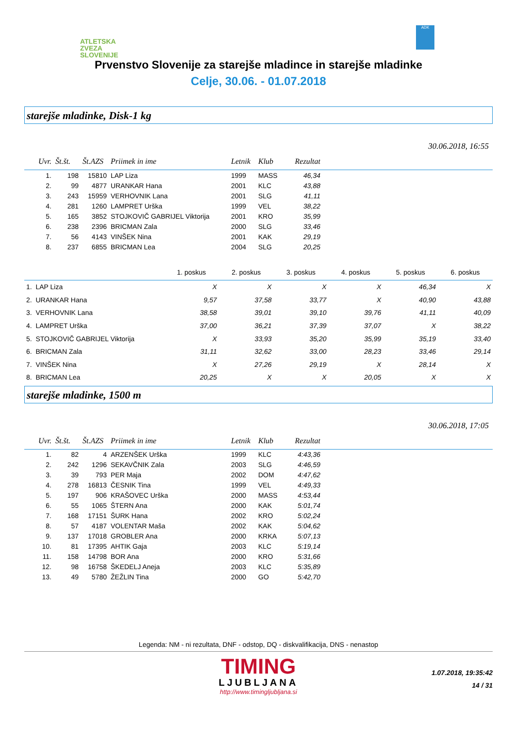ATLETSKA
ZVEZA
SLOVENIJE
ADK
Prvenstvo Slovenije za starejše mladince in starejše mladinke
Celje, 30.06. - 01.07.2018
starejše mladinke, Disk-1 kg
30.06.2018, 16:55
| Uvr. | Št.št. | Št.AZS | Priimek in ime | Letnik | Klub | Rezultat | |
| --- | --- | --- | --- | --- | --- | --- | --- |
| 1. | 198 | 15810 | LAP Liza | 1999 | MASS | 46,34 | |
| 2. | 99 | 4877 | URANKAR Hana | 2001 | KLC | 43,88 | |
| 3. | 243 | 15959 | VERHOVNIK Lana | 2001 | SLG | 41,11 | |
| 4. | 281 | 1260 | LAMPRET Urška | 1999 | VEL | 38,22 | |
| 5. | 165 | 3852 | STOJKOVIČ GABRIJEL Viktorija | 2001 | KRO | 35,99 | |
| 6. | 238 | 2396 | BRICMAN Zala | 2000 | SLG | 33,46 | |
| 7. | 56 | 4143 | VINŠEK Nina | 2001 | KAK | 29,19 | |
| 8. | 237 | 6855 | BRICMAN Lea | 2004 | SLG | 20,25 | |
| | 1. poskus | 2. poskus | 3. poskus | 4. poskus | 5. poskus | 6. poskus |
| --- | --- | --- | --- | --- | --- | --- |
| 1. LAP Liza | X | X | X | X | 46,34 | X |
| 2. URANKAR Hana | 9,57 | 37,58 | 33,77 | X | 40,90 | 43,88 |
| 3. VERHOVNIK Lana | 38,58 | 39,01 | 39,10 | 39,76 | 41,11 | 40,09 |
| 4. LAMPRET Urška | 37,00 | 36,21 | 37,39 | 37,07 | X | 38,22 |
| 5. STOJKOVIČ GABRIJEL Viktorija | X | 33,93 | 35,20 | 35,99 | 35,19 | 33,40 |
| 6. BRICMAN Zala | 31,11 | 32,62 | 33,00 | 28,23 | 33,46 | 29,14 |
| 7. VINŠEK Nina | X | 27,26 | 29,19 | X | 28,14 | X |
| 8. BRICMAN Lea | 20,25 | X | X | 20,05 | X | X |
starejše mladinke, 1500 m
30.06.2018, 17:05
| Uvr. | Št.št. | Št.AZS | Priimek in ime | Letnik | Klub | Rezultat | |
| --- | --- | --- | --- | --- | --- | --- | --- |
| 1. | 82 | 4 | ARZENŠEK Urška | 1999 | KLC | 4:43,36 | |
| 2. | 242 | 1296 | SEKAVČNIK Zala | 2003 | SLG | 4:46,59 | |
| 3. | 39 | 793 | PER Maja | 2002 | DOM | 4:47,62 | |
| 4. | 278 | 16813 | ČESNIK Tina | 1999 | VEL | 4:49,33 | |
| 5. | 197 | 906 | KRAŠOVEC Urška | 2000 | MASS | 4:53,44 | |
| 6. | 55 | 1065 | ŠTERN Ana | 2000 | KAK | 5:01,74 | |
| 7. | 168 | 17151 | ŠURK Hana | 2002 | KRO | 5:02,24 | |
| 8. | 57 | 4187 | VOLENTAR Maša | 2002 | KAK | 5:04,62 | |
| 9. | 137 | 17018 | GROBLER Ana | 2000 | KRKA | 5:07,13 | |
| 10. | 81 | 17395 | AHTIK Gaja | 2003 | KLC | 5:19,14 | |
| 11. | 158 | 14798 | BOR Ana | 2000 | KRO | 5:31,66 | |
| 12. | 98 | 16758 | ŠKEDELJ Aneja | 2003 | KLC | 5:35,89 | |
| 13. | 49 | 5780 | ŽEŽLIN Tina | 2000 | GO | 5:42,70 | |
Legenda: NM - ni rezultata, DNF - odstop, DQ - diskvalifikacija, DNS - nenastop
TIMING
LJUBLJANA
http://www.timingljubljana.si
1.07.2018, 19:35:42
14 / 31